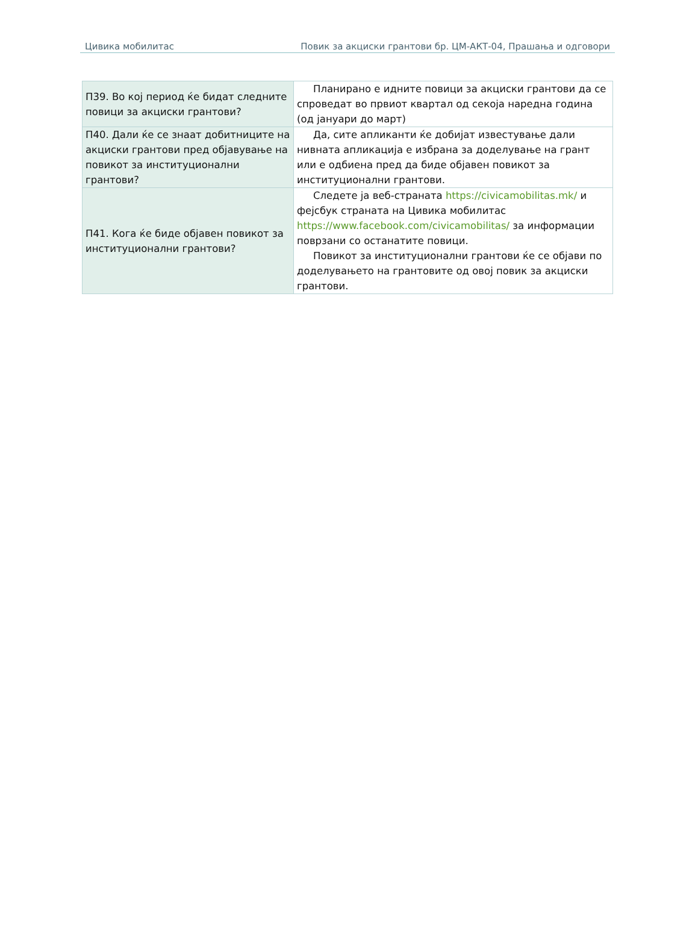Цивика мобилитас Повик за акциски грантови бр. ЦМ-АКТ-04, Прашања и одговори
| П39. Во кој период ќе бидат следните повици за акциски грантови? | Планирано е идните повици за акциски грантови да се спроведат во првиот квартал од секоја наредна година (од јануари до март) |
| П40. Дали ќе се знаат добитниците на акциски грантови пред објавување на повикот за институционални грантови? | Да, сите апликанти ќе добијат известување дали нивната апликација е избрана за доделување на грант или е одбиена пред да биде објавен повикот за институционални грантови. |
| П41. Кога ќе биде објавен повикот за институционални грантови? | Следете ја веб-страната https://civicamobilitas.mk/ и фејсбук страната на Цивика мобилитас https://www.facebook.com/civicamobilitas/ за информации поврзани со останатите повици. Повикот за институционални грантови ќе се објави по доделувањето на грантовите од овој повик за акциски грантови. |